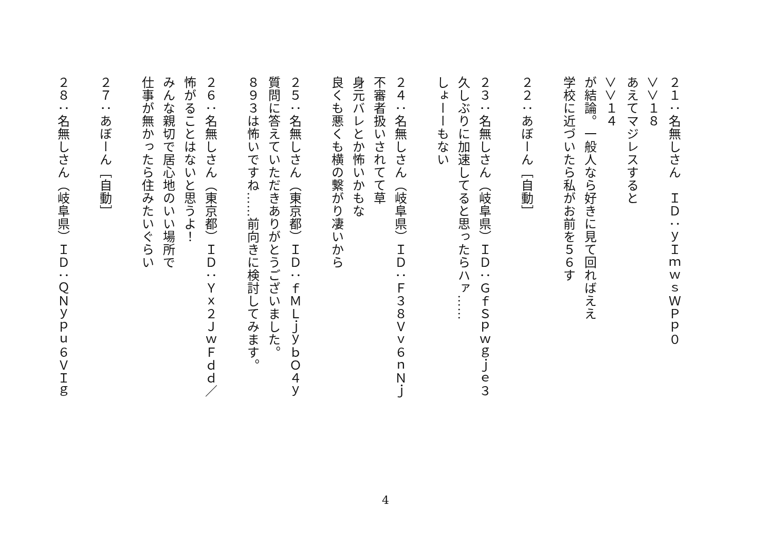２１：名無しさん　ＩＤ：ｙＩｍｗｓＷＰｐ０
＞＞１８
あえてマジレスすると
＞＞１４
が結論。一般人なら好きに見て回ればええ
学校に近づいたら私がお前を５６す
　
２２：あぼーん［自動］
　
２３：名無しさん（岐阜県）ＩＤ：ＧｆＳｐｗｇｊｅ３
久しぶりに加速してると思ったらハァ……
しょーーもない
　
２４：名無しさん（岐阜県）ＩＤ：Ｆ３８Ｖｖ６ｎＮｊ
不審者扱いされてて草
身元バレとか怖いかもな
良くも悪くも横の繋がり凄いから
　
２５：名無しさん（東京都）ＩＤ：ｆＭＬｊｙｂＯ４ｙ
質問に答えていただきありがとうございました。
８９３は怖いですね……前向きに検討してみます。
　
２６：名無しさん（東京都）ＩＤ：Ｙｘ２ＪｗＦｄｄ／
怖がることはないと思うよ！
みんな親切で居心地のいい場所で
仕事が無かったら住みたいぐらい
　
２７：あぼーん［自動］
　
２８：名無しさん（岐阜県）ＩＤ：ＱＮｙｐｕ６ＶＩｇ
4